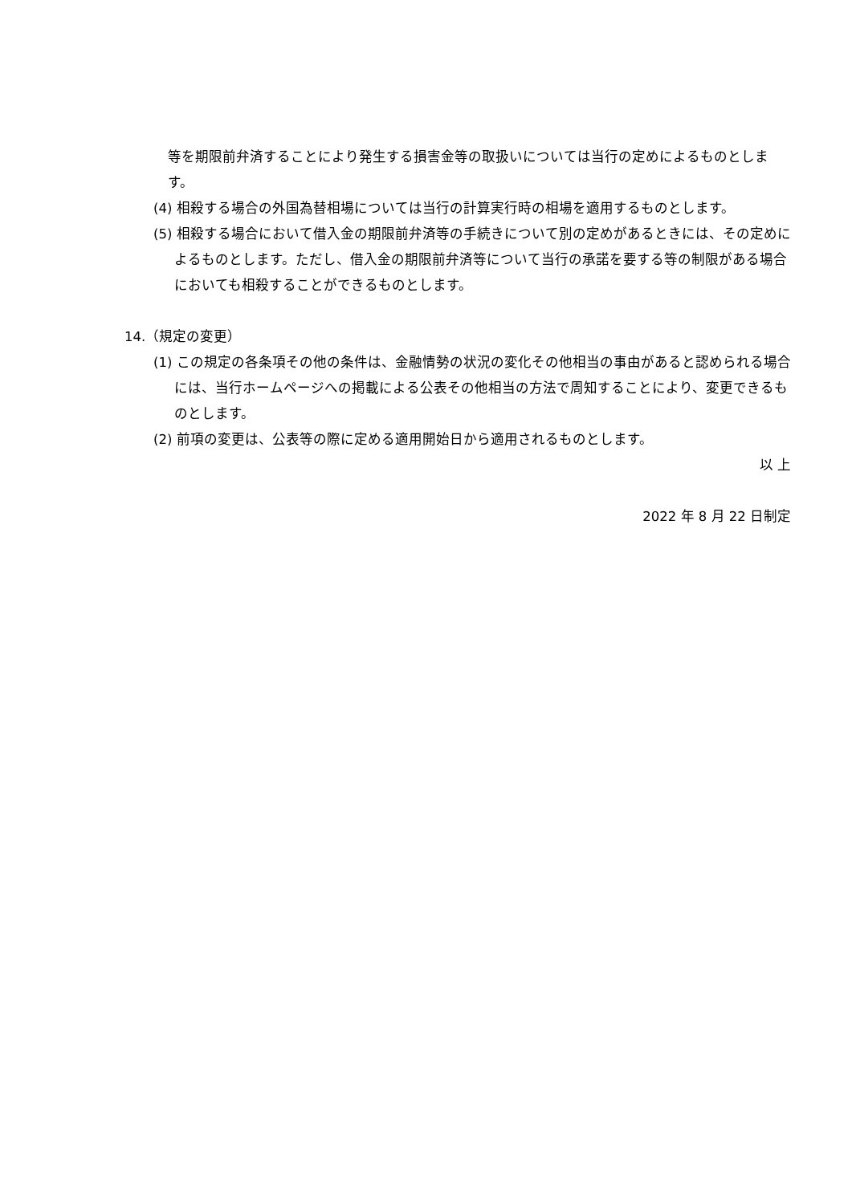等を期限前弁済することにより発生する損害金等の取扱いについては当行の定めによるものとします。
(4) 相殺する場合の外国為替相場については当行の計算実行時の相場を適用するものとします。
(5) 相殺する場合において借入金の期限前弁済等の手続きについて別の定めがあるときには、その定めによるものとします。ただし、借入金の期限前弁済等について当行の承諾を要する等の制限がある場合においても相殺することができるものとします。
14.（規定の変更）
(1) この規定の各条項その他の条件は、金融情勢の状況の変化その他相当の事由があると認められる場合には、当行ホームページへの掲載による公表その他相当の方法で周知することにより、変更できるものとします。
(2) 前項の変更は、公表等の際に定める適用開始日から適用されるものとします。
以 上
2022 年 8 月 22 日制定